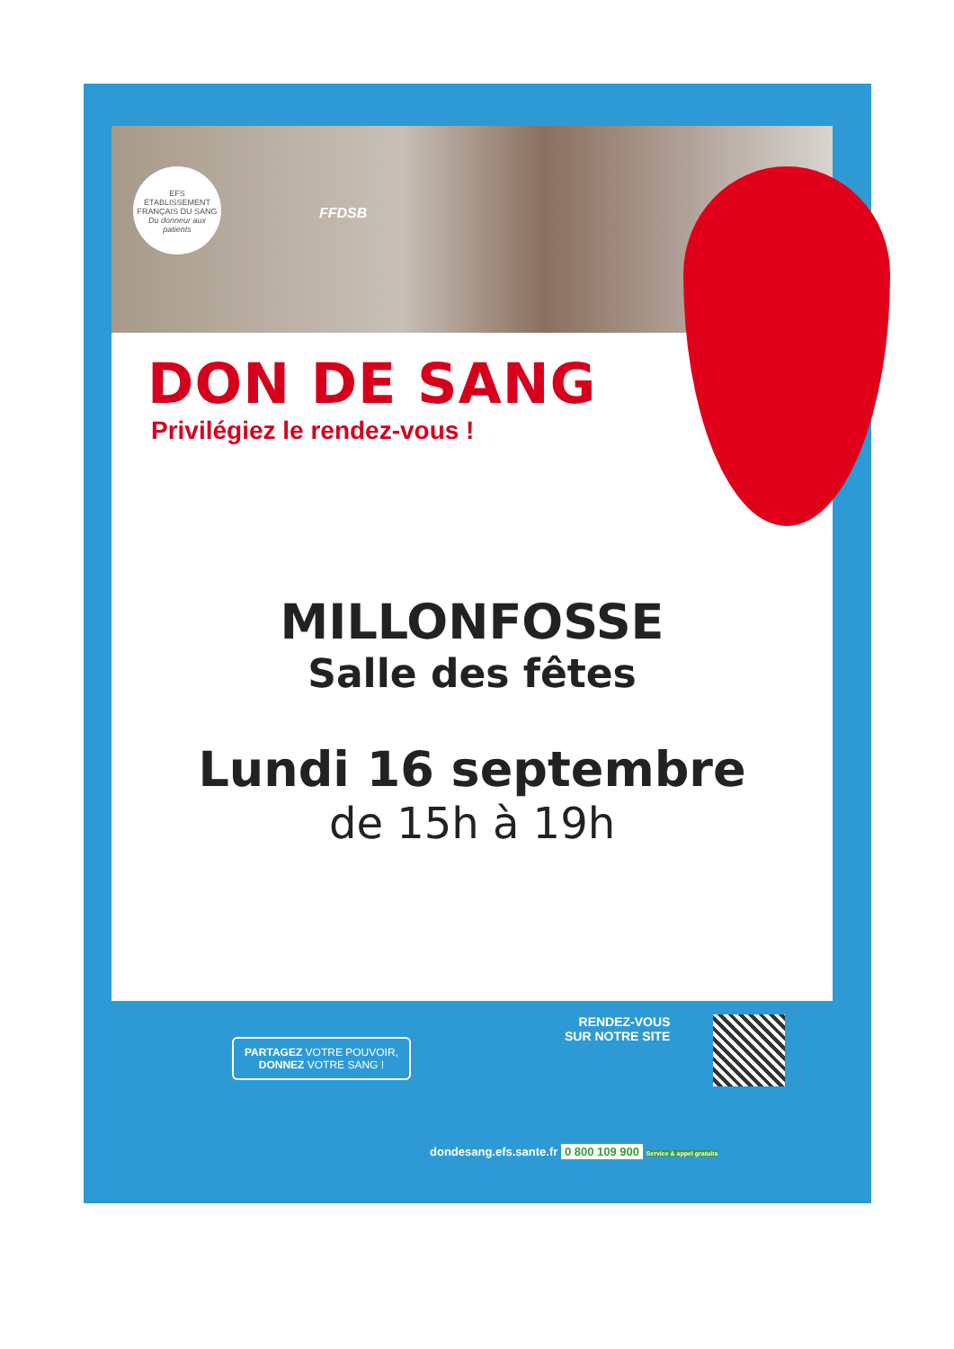EFS
ÉTABLISSEMENT FRANÇAIS DU SANG
Du donneur aux patients
FFDSB
DON DE SANG
Privilégiez le rendez-vous !
MILLONFOSSE
Salle des fêtes
Lundi 16 septembre
de 15h à 19h
PARTAGEZ VOTRE POUVOIR,
DONNEZ VOTRE SANG !
RENDEZ-VOUS
SUR NOTRE SITE
dondesang.efs.sante.fr 0 800 109 900 Service & appel gratuits